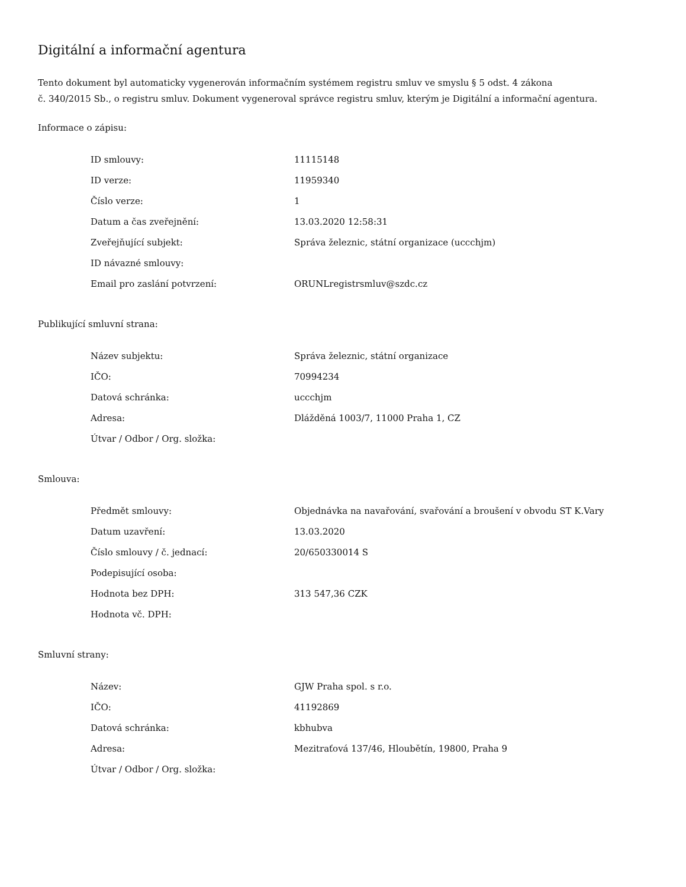Digitální a informační agentura
Tento dokument byl automaticky vygenerován informačním systémem registru smluv ve smyslu § 5 odst. 4 zákona
č. 340/2015 Sb., o registru smluv. Dokument vygeneroval správce registru smluv, kterým je Digitální a informační agentura.
Informace o zápisu:
| ID smlouvy: | 11115148 |
| ID verze: | 11959340 |
| Číslo verze: | 1 |
| Datum a čas zveřejnění: | 13.03.2020 12:58:31 |
| Zveřejňující subjekt: | Správa železnic, státní organizace (uccchjm) |
| ID návazné smlouvy: | |
| Email pro zaslání potvrzení: | ORUNLregistrsmluv@szdc.cz |
Publikující smluvní strana:
| Název subjektu: | Správa železnic, státní organizace |
| IČO: | 70994234 |
| Datová schránka: | uccchjm |
| Adresa: | Dlážděná 1003/7, 11000 Praha 1, CZ |
| Útvar / Odbor / Org. složka: | |
Smlouva:
| Předmět smlouvy: | Objednávka na navařování, svařování a broušení v obvodu ST K.Vary |
| Datum uzavření: | 13.03.2020 |
| Číslo smlouvy / č. jednací: | 20/650330014 S |
| Podepisující osoba: | |
| Hodnota bez DPH: | 313 547,36 CZK |
| Hodnota vč. DPH: | |
Smluvní strany:
| Název: | GJW Praha spol. s r.o. |
| IČO: | 41192869 |
| Datová schránka: | kbhubva |
| Adresa: | Mezitraťová 137/46, Hloubětín, 19800, Praha 9 |
| Útvar / Odbor / Org. složka: | |